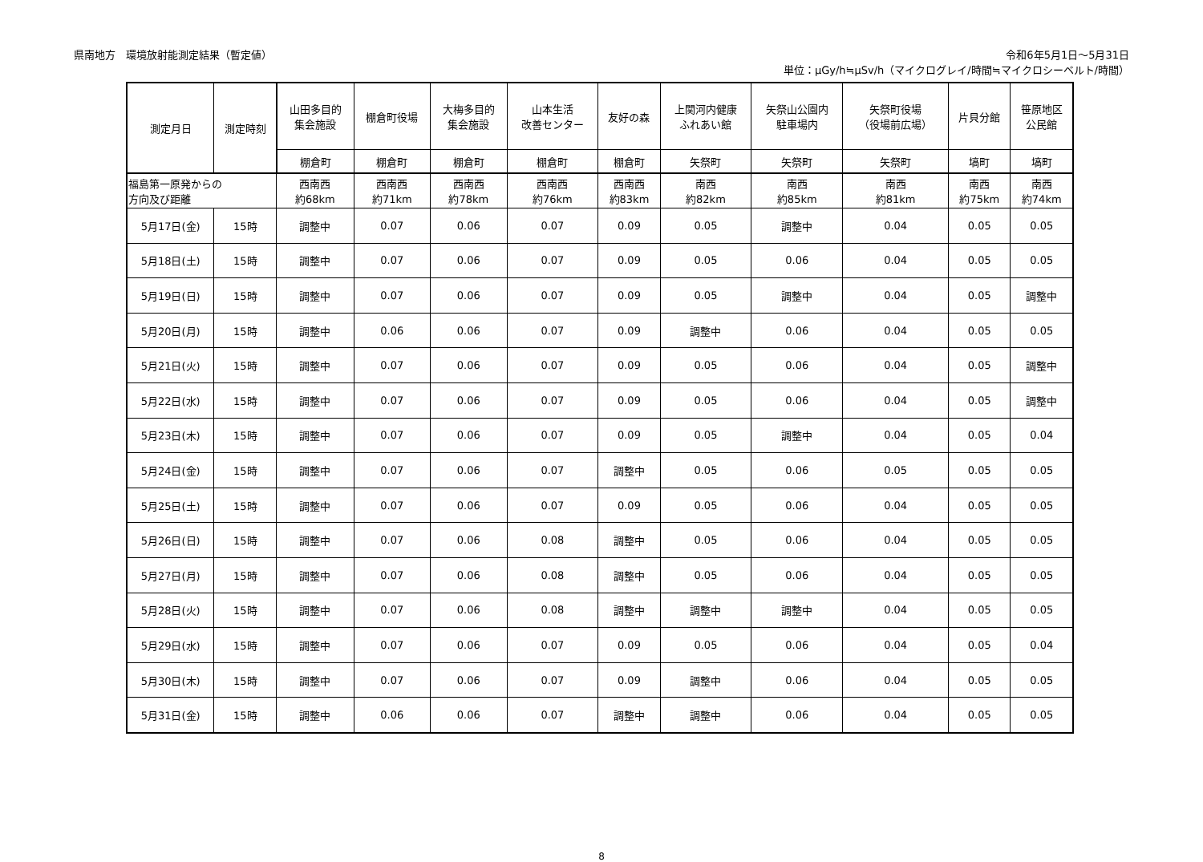県南地方　環境放射能測定結果（暫定値）
令和6年5月1日～5月31日
単位：μGy/h≒μSv/h（マイクログレイ/時間≒マイクロシーベルト/時間）
| 測定月日 | 測定時刻 | 山田多目的 集会施設 | 棚倉町役場 | 大梅多目的 集会施設 | 山本生活 改善センター | 友好の森 | 上関河内健康 ふれあい館 | 矢祭山公園内 駐車場内 | 矢祭町役場 （役場前広場） | 片貝分館 | 笹原地区 公民館 |
| --- | --- | --- | --- | --- | --- | --- | --- | --- | --- | --- | --- |
| | | 棚倉町 | 棚倉町 | 棚倉町 | 棚倉町 | 棚倉町 | 矢祭町 | 矢祭町 | 矢祭町 | 塙町 | 塙町 |
| 福島第一原発からの 方向及び距離 | | 西南西 約68km | 西南西 約71km | 西南西 約78km | 西南西 約76km | 西南西 約83km | 南西 約82km | 南西 約85km | 南西 約81km | 南西 約75km | 南西 約74km |
| 5月17日(金) | 15時 | 調整中 | 0.07 | 0.06 | 0.07 | 0.09 | 0.05 | 調整中 | 0.04 | 0.05 | 0.05 |
| 5月18日(土) | 15時 | 調整中 | 0.07 | 0.06 | 0.07 | 0.09 | 0.05 | 0.06 | 0.04 | 0.05 | 0.05 |
| 5月19日(日) | 15時 | 調整中 | 0.07 | 0.06 | 0.07 | 0.09 | 0.05 | 調整中 | 0.04 | 0.05 | 調整中 |
| 5月20日(月) | 15時 | 調整中 | 0.06 | 0.06 | 0.07 | 0.09 | 調整中 | 0.06 | 0.04 | 0.05 | 0.05 |
| 5月21日(火) | 15時 | 調整中 | 0.07 | 0.06 | 0.07 | 0.09 | 0.05 | 0.06 | 0.04 | 0.05 | 調整中 |
| 5月22日(水) | 15時 | 調整中 | 0.07 | 0.06 | 0.07 | 0.09 | 0.05 | 0.06 | 0.04 | 0.05 | 調整中 |
| 5月23日(木) | 15時 | 調整中 | 0.07 | 0.06 | 0.07 | 0.09 | 0.05 | 調整中 | 0.04 | 0.05 | 0.04 |
| 5月24日(金) | 15時 | 調整中 | 0.07 | 0.06 | 0.07 | 調整中 | 0.05 | 0.06 | 0.05 | 0.05 | 0.05 |
| 5月25日(土) | 15時 | 調整中 | 0.07 | 0.06 | 0.07 | 0.09 | 0.05 | 0.06 | 0.04 | 0.05 | 0.05 |
| 5月26日(日) | 15時 | 調整中 | 0.07 | 0.06 | 0.08 | 調整中 | 0.05 | 0.06 | 0.04 | 0.05 | 0.05 |
| 5月27日(月) | 15時 | 調整中 | 0.07 | 0.06 | 0.08 | 調整中 | 0.05 | 0.06 | 0.04 | 0.05 | 0.05 |
| 5月28日(火) | 15時 | 調整中 | 0.07 | 0.06 | 0.08 | 調整中 | 調整中 | 調整中 | 0.04 | 0.05 | 0.05 |
| 5月29日(水) | 15時 | 調整中 | 0.07 | 0.06 | 0.07 | 0.09 | 0.05 | 0.06 | 0.04 | 0.05 | 0.04 |
| 5月30日(木) | 15時 | 調整中 | 0.07 | 0.06 | 0.07 | 0.09 | 調整中 | 0.06 | 0.04 | 0.05 | 0.05 |
| 5月31日(金) | 15時 | 調整中 | 0.06 | 0.06 | 0.07 | 調整中 | 調整中 | 0.06 | 0.04 | 0.05 | 0.05 |
8